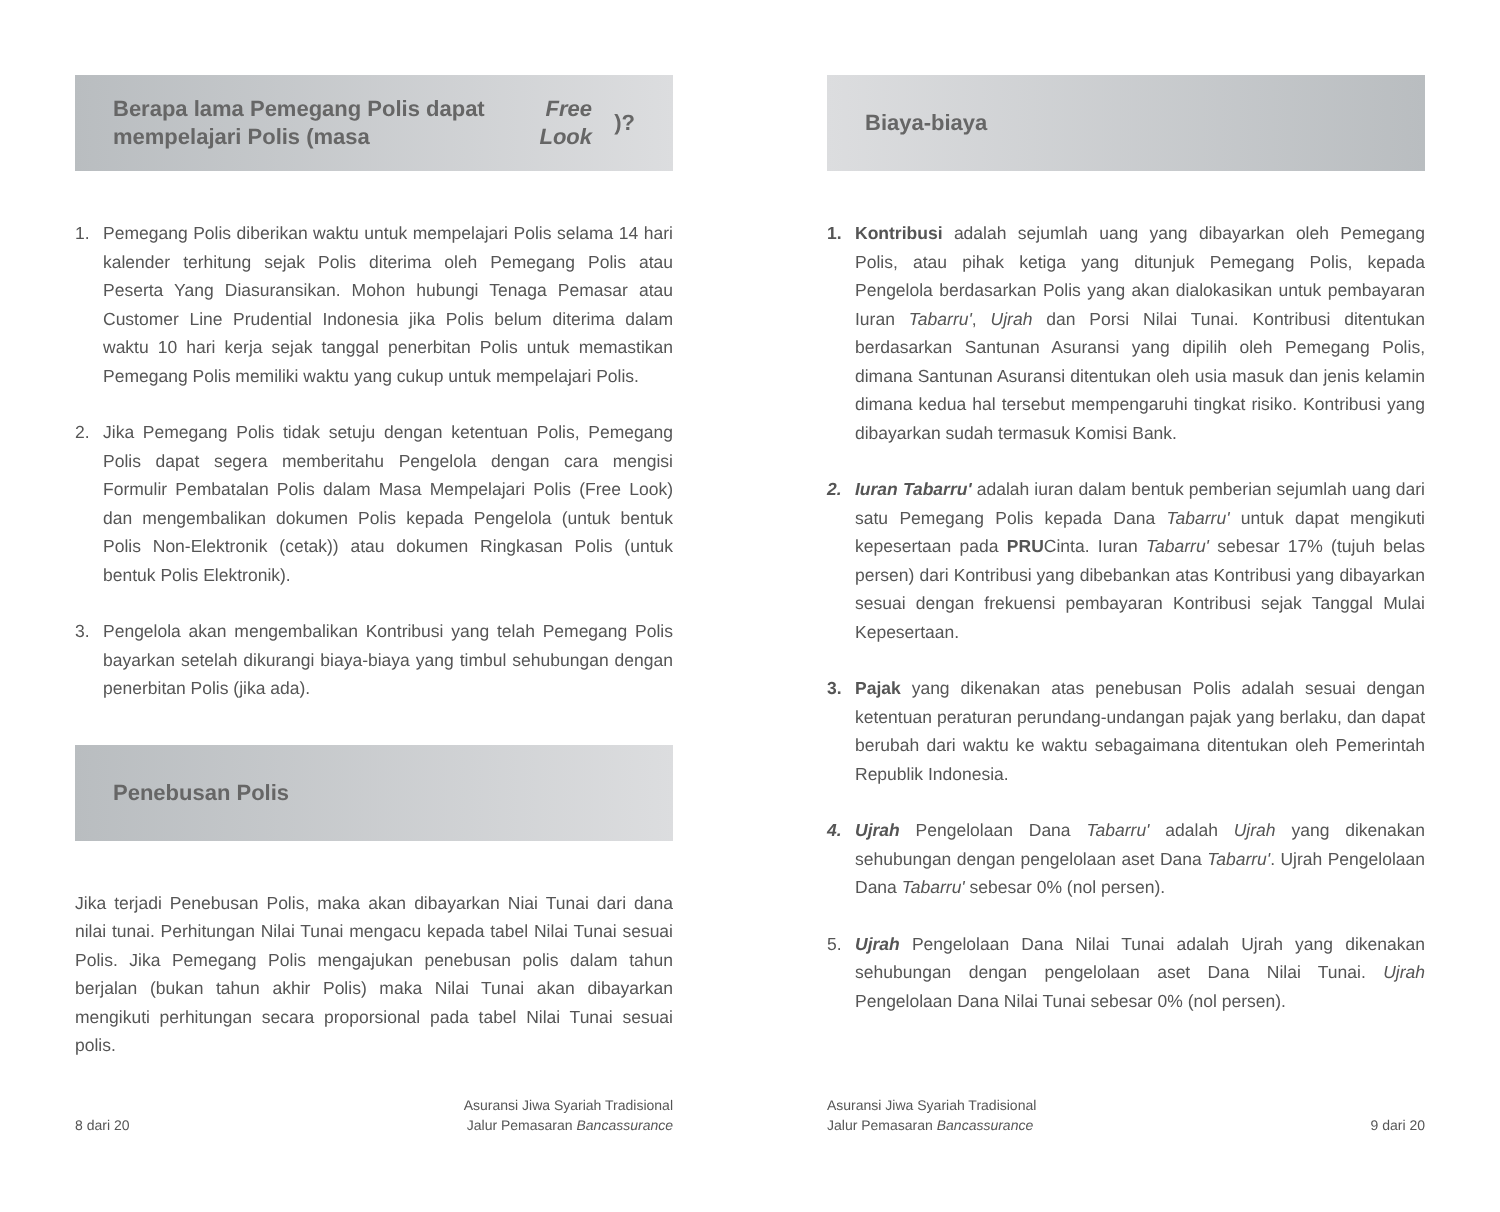Berapa lama Pemegang Polis dapat mempelajari Polis (masa Free Look)?
1. Pemegang Polis diberikan waktu untuk mempelajari Polis selama 14 hari kalender terhitung sejak Polis diterima oleh Pemegang Polis atau Peserta Yang Diasuransikan. Mohon hubungi Tenaga Pemasar atau Customer Line Prudential Indonesia jika Polis belum diterima dalam waktu 10 hari kerja sejak tanggal penerbitan Polis untuk memastikan Pemegang Polis memiliki waktu yang cukup untuk mempelajari Polis.
2. Jika Pemegang Polis tidak setuju dengan ketentuan Polis, Pemegang Polis dapat segera memberitahu Pengelola dengan cara mengisi Formulir Pembatalan Polis dalam Masa Mempelajari Polis (Free Look) dan mengembalikan dokumen Polis kepada Pengelola (untuk bentuk Polis Non-Elektronik (cetak)) atau dokumen Ringkasan Polis (untuk bentuk Polis Elektronik).
3. Pengelola akan mengembalikan Kontribusi yang telah Pemegang Polis bayarkan setelah dikurangi biaya-biaya yang timbul sehubungan dengan penerbitan Polis (jika ada).
Penebusan Polis
Jika terjadi Penebusan Polis, maka akan dibayarkan Niai Tunai dari dana nilai tunai. Perhitungan Nilai Tunai mengacu kepada tabel Nilai Tunai sesuai Polis. Jika Pemegang Polis mengajukan penebusan polis dalam tahun berjalan (bukan tahun akhir Polis) maka Nilai Tunai akan dibayarkan mengikuti perhitungan secara proporsional pada tabel Nilai Tunai sesuai polis.
8 dari 20 Asuransi Jiwa Syariah Tradisional
Jalur Pemasaran Bancassurance
Biaya-biaya
1. Kontribusi adalah sejumlah uang yang dibayarkan oleh Pemegang Polis, atau pihak ketiga yang ditunjuk Pemegang Polis, kepada Pengelola berdasarkan Polis yang akan dialokasikan untuk pembayaran Iuran Tabarru', Ujrah dan Porsi Nilai Tunai. Kontribusi ditentukan berdasarkan Santunan Asuransi yang dipilih oleh Pemegang Polis, dimana Santunan Asuransi ditentukan oleh usia masuk dan jenis kelamin dimana kedua hal tersebut mempengaruhi tingkat risiko. Kontribusi yang dibayarkan sudah termasuk Komisi Bank.
2. Iuran Tabarru' adalah iuran dalam bentuk pemberian sejumlah uang dari satu Pemegang Polis kepada Dana Tabarru' untuk dapat mengikuti kepesertaan pada PRUCinta. Iuran Tabarru' sebesar 17% (tujuh belas persen) dari Kontribusi yang dibebankan atas Kontribusi yang dibayarkan sesuai dengan frekuensi pembayaran Kontribusi sejak Tanggal Mulai Kepesertaan.
3. Pajak yang dikenakan atas penebusan Polis adalah sesuai dengan ketentuan peraturan perundang-undangan pajak yang berlaku, dan dapat berubah dari waktu ke waktu sebagaimana ditentukan oleh Pemerintah Republik Indonesia.
4. Ujrah Pengelolaan Dana Tabarru' adalah Ujrah yang dikenakan sehubungan dengan pengelolaan aset Dana Tabarru'. Ujrah Pengelolaan Dana Tabarru' sebesar 0% (nol persen).
5. Ujrah Pengelolaan Dana Nilai Tunai adalah Ujrah yang dikenakan sehubungan dengan pengelolaan aset Dana Nilai Tunai. Ujrah Pengelolaan Dana Nilai Tunai sebesar 0% (nol persen).
Asuransi Jiwa Syariah Tradisional
Jalur Pemasaran Bancassurance 9 dari 20